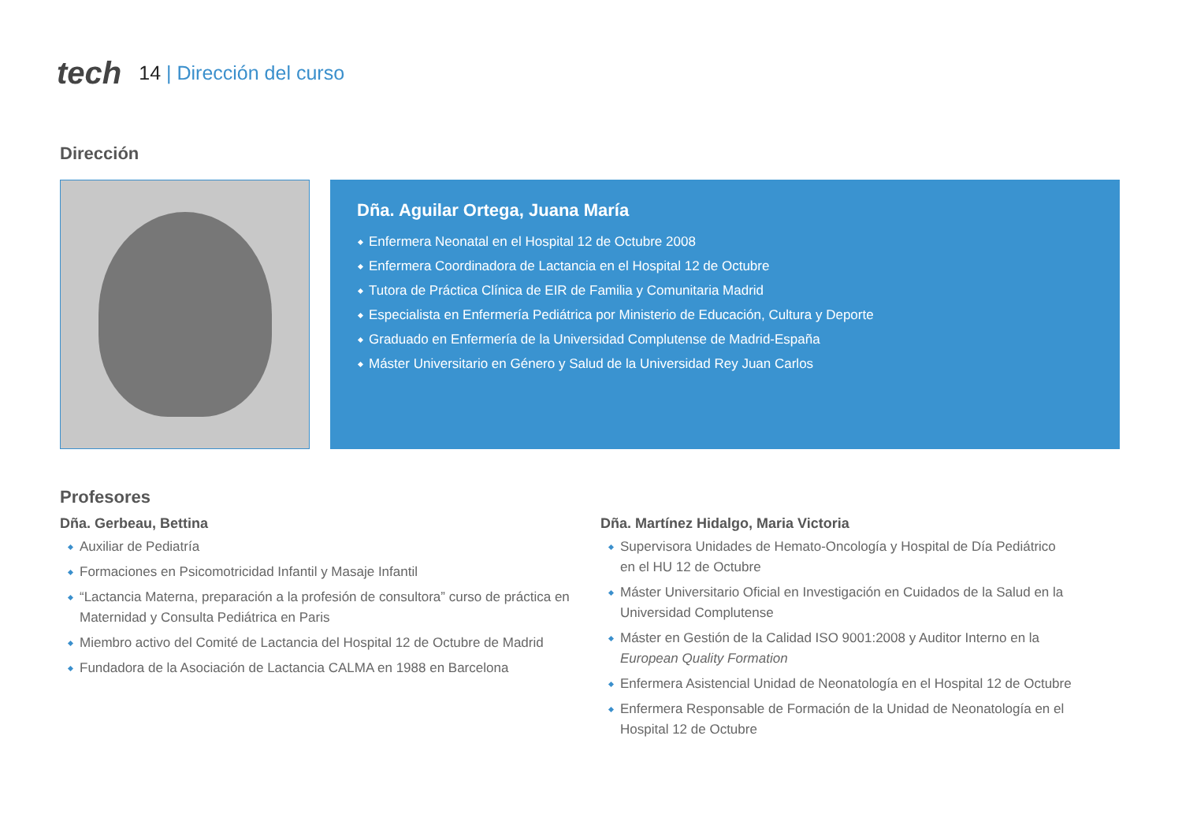tech 14 | Dirección del curso
Dirección
Dña. Aguilar Ortega, Juana María
Enfermera Neonatal en el Hospital 12 de Octubre 2008
Enfermera Coordinadora de Lactancia en el Hospital 12 de Octubre
Tutora de Práctica Clínica de EIR de Familia y Comunitaria Madrid
Especialista en Enfermería Pediátrica por Ministerio de Educación, Cultura y Deporte
Graduado en Enfermería de la Universidad Complutense de Madrid-España
Máster Universitario en Género y Salud de la Universidad Rey Juan Carlos
Profesores
Dña. Gerbeau, Bettina
Auxiliar de Pediatría
Formaciones en Psicomotricidad Infantil y Masaje Infantil
“Lactancia Materna, preparación a la profesión de consultora” curso de práctica en Maternidad y Consulta Pediátrica en Paris
Miembro activo del Comité de Lactancia del Hospital 12 de Octubre de Madrid
Fundadora de la Asociación de Lactancia CALMA en 1988 en Barcelona
Dña. Martínez Hidalgo, Maria Victoria
Supervisora Unidades de Hemato-Oncología y Hospital de Día Pediátrico en el HU 12 de Octubre
Máster Universitario Oficial en Investigación en Cuidados de la Salud en la Universidad Complutense
Máster en Gestión de la Calidad ISO 9001:2008 y Auditor Interno en la European Quality Formation
Enfermera Asistencial Unidad de Neonatología en el Hospital 12 de Octubre
Enfermera Responsable de Formación de la Unidad de Neonatología en el Hospital 12 de Octubre